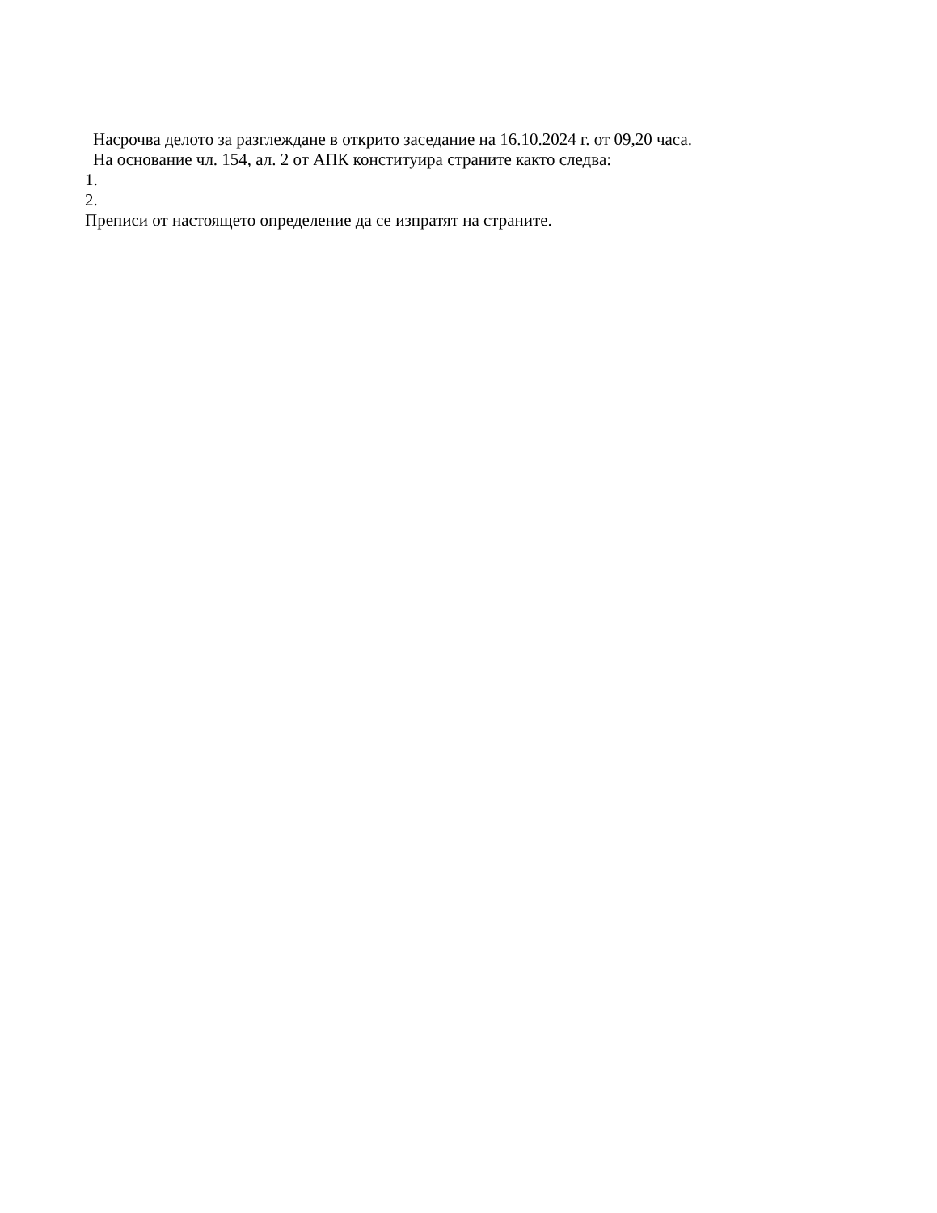Насрочва делото за разглеждане в открито заседание на 16.10.2024 г. от 09,20 часа.
На основание чл. 154, ал. 2 от АПК конституира страните както следва:
1.
2.
Преписи от настоящето определение да се изпратят на страните.